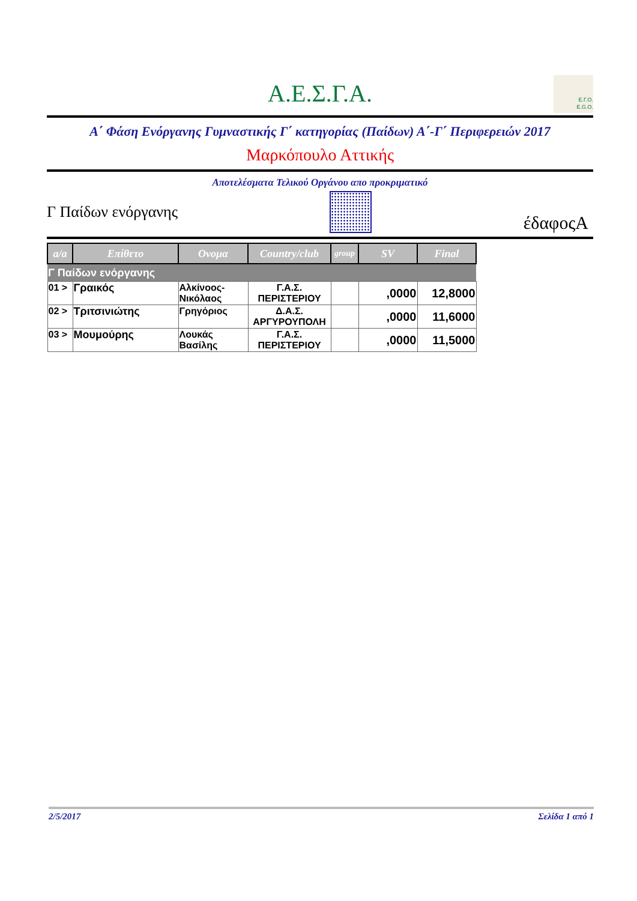Α.Ε.Σ.Γ.Α.
E.Γ.O.
E.G.O.
Α΄ Φάση Ενόργανης Γυμναστικής Γ΄ κατηγορίας (Παίδων) Α΄-Γ΄ Περιφερειών 2017
Μαρκόπουλο Αττικής
Αποτελέσματα Τελικού Οργάνου απο προκριματικό
Γ Παίδων ενόργανης
έδαφοςA
| a/a | Επίθετο | Ονομα | Country/club | group | SV | Final |
| --- | --- | --- | --- | --- | --- | --- |
| Γ Παίδων ενόργανης | | | | | | |
| 01 > | Γραικός | Αλκίνοος-Νικόλαος | Γ.Α.Σ. ΠΕΡΙΣΤΕΡΙΟΥ | | ,0000 | 12,8000 |
| 02 > | Τριτσινιώτης | Γρηγόριος | Δ.Α.Σ. ΑΡΓΥΡΟΥΠΟΛΗ | | ,0000 | 11,6000 |
| 03 > | Μουμούρης | Λουκάς Βασίλης | Γ.Α.Σ. ΠΕΡΙΣΤΕΡΙΟΥ | | ,0000 | 11,5000 |
2/5/2017 Σελίδα 1 από 1